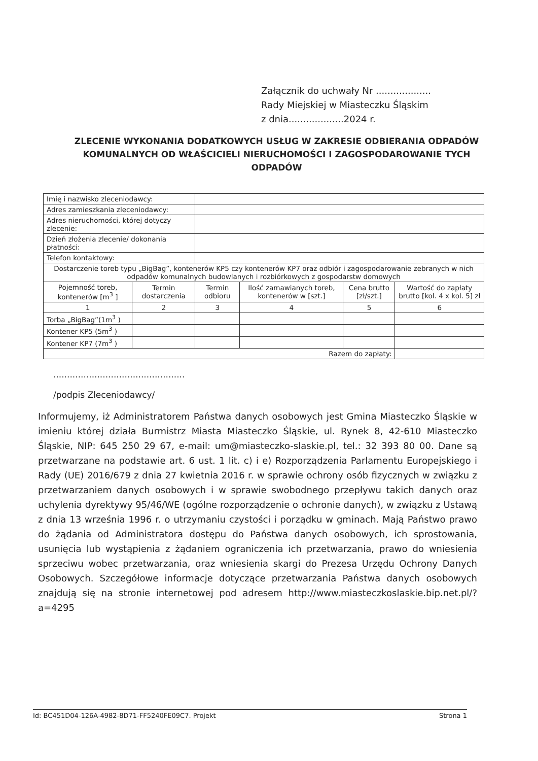Załącznik do uchwały Nr ...................
Rady Miejskiej w Miasteczku Śląskim
z dnia...................2024 r.
ZLECENIE WYKONANIA DODATKOWYCH USŁUG W ZAKRESIE ODBIERANIA ODPADÓW KOMUNALNYCH OD WŁAŚCICIELI NIERUCHOMOŚCI I ZAGOSPODAROWANIE TYCH ODPADÓW
| Imię i nazwisko zleceniodawcy: | | | | | |
| Adres zamieszkania zleceniodawcy: | | | | | |
| Adres nieruchomości, której dotyczy zlecenie: | | | | | |
| Dzień złożenia zlecenie/ dokonania płatności: | | | | | |
| Telefon kontaktowy: | | | | | |
| Dostarczenie toreb typu „BigBag”, kontenerów KP5 czy kontenerów KP7 oraz odbiór i zagospodarowanie zebranych w nich odpadów komunalnych budowlanych i rozbiórkowych z gospodarstw domowych | | | | | |
| Pojemność toreb, kontenerów [m<sup>3</sup> ] | Termin dostarczenia | Termin odbioru | Ilość zamawianych toreb, kontenerów w [szt.] | Cena brutto [zł/szt.] | Wartość do zapłaty brutto [kol. 4 x kol. 5] zł |
| 1 | 2 | 3 | 4 | 5 | 6 |
| Torba „BigBag”(1m<sup>3</sup> ) | | | | | |
| Kontener KP5 (5m<sup>3</sup> ) | | | | | |
| Kontener KP7 (7m<sup>3</sup> ) | | | | | |
| Razem do zapłaty: | | | | | |
................................................
/podpis Zleceniodawcy/
Informujemy, iż Administratorem Państwa danych osobowych jest Gmina Miasteczko Śląskie w imieniu której działa Burmistrz Miasta Miasteczko Śląskie, ul. Rynek 8, 42-610 Miasteczko Śląskie, NIP: 645 250 29 67, e-mail: um@miasteczko-slaskie.pl, tel.: 32 393 80 00. Dane są przetwarzane na podstawie art. 6 ust. 1 lit. c) i e) Rozporządzenia Parlamentu Europejskiego i Rady (UE) 2016/679 z dnia 27 kwietnia 2016 r. w sprawie ochrony osób fizycznych w związku z przetwarzaniem danych osobowych i w sprawie swobodnego przepływu takich danych oraz uchylenia dyrektywy 95/46/WE (ogólne rozporządzenie o ochronie danych), w związku z Ustawą z dnia 13 września 1996 r. o utrzymaniu czystości i porządku w gminach. Mają Państwo prawo do żądania od Administratora dostępu do Państwa danych osobowych, ich sprostowania, usunięcia lub wystąpienia z żądaniem ograniczenia ich przetwarzania, prawo do wniesienia sprzeciwu wobec przetwarzania, oraz wniesienia skargi do Prezesa Urzędu Ochrony Danych Osobowych. Szczegółowe informacje dotyczące przetwarzania Państwa danych osobowych znajdują się na stronie internetowej pod adresem http://www.miasteczkoslaskie.bip.net.pl/?a=4295
Id: BC451D04-126A-4982-8D71-FF5240FE09C7. Projekt Strona 1